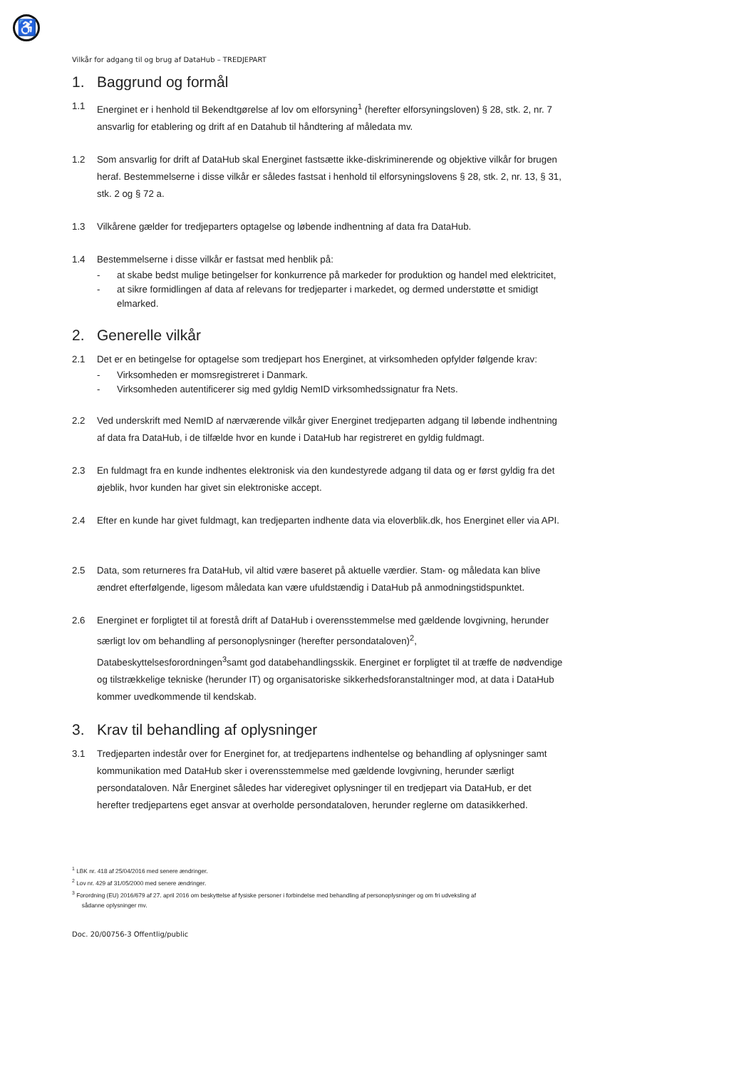♿
Vilkår for adgang til og brug af DataHub – TREDJEPART
1. Baggrund og formål
1.1 Energinet er i henhold til Bekendtgørelse af lov om elforsyning<sup>1</sup> (herefter elforsyningsloven) § 28, stk. 2, nr. 7 ansvarlig for etablering og drift af en Datahub til håndtering af måledata mv.
1.2 Som ansvarlig for drift af DataHub skal Energinet fastsætte ikke-diskriminerende og objektive vilkår for brugen heraf. Bestemmelserne i disse vilkår er således fastsat i henhold til elforsyningslovens § 28, stk. 2, nr. 13, § 31, stk. 2 og § 72 a.
1.3 Vilkårene gælder for tredjeparters optagelse og løbende indhentning af data fra DataHub.
1.4 Bestemmelserne i disse vilkår er fastsat med henblik på:
- at skabe bedst mulige betingelser for konkurrence på markeder for produktion og handel med elektricitet,
- at sikre formidlingen af data af relevans for tredjeparter i markedet, og dermed understøtte et smidigt elmarked.
2. Generelle vilkår
2.1 Det er en betingelse for optagelse som tredjepart hos Energinet, at virksomheden opfylder følgende krav:
- Virksomheden er momsregistreret i Danmark.
- Virksomheden autentificerer sig med gyldig NemID virksomhedssignatur fra Nets.
2.2 Ved underskrift med NemID af nærværende vilkår giver Energinet tredjeparten adgang til løbende indhentning af data fra DataHub, i de tilfælde hvor en kunde i DataHub har registreret en gyldig fuldmagt.
2.3 En fuldmagt fra en kunde indhentes elektronisk via den kundestyrede adgang til data og er først gyldig fra det øjeblik, hvor kunden har givet sin elektroniske accept.
2.4 Efter en kunde har givet fuldmagt, kan tredjeparten indhente data via eloverblik.dk, hos Energinet eller via API.
2.5 Data, som returneres fra DataHub, vil altid være baseret på aktuelle værdier. Stam- og måledata kan blive ændret efterfølgende, ligesom måledata kan være ufuldstændig i DataHub på anmodningstidspunktet.
2.6 Energinet er forpligtet til at forestå drift af DataHub i overensstemmelse med gældende lovgivning, herunder særligt lov om behandling af personoplysninger (herefter persondataloven)<sup>2</sup>, Databeskyttelsesforordningen<sup>3</sup>samt god databehandlingsskik. Energinet er forpligtet til at træffe de nødvendige og tilstrækkelige tekniske (herunder IT) og organisatoriske sikkerhedsforanstaltninger mod, at data i DataHub kommer uvedkommende til kendskab.
3. Krav til behandling af oplysninger
3.1 Tredjeparten indestår over for Energinet for, at tredjepartens indhentelse og behandling af oplysninger samt kommunikation med DataHub sker i overensstemmelse med gældende lovgivning, herunder særligt persondataloven. Når Energinet således har videregivet oplysninger til en tredjepart via DataHub, er det herefter tredjepartens eget ansvar at overholde persondataloven, herunder reglerne om datasikkerhed.
<sup>1</sup> LBK nr. 418 af 25/04/2016 med senere ændringer.
<sup>2</sup> Lov nr. 429 af 31/05/2000 med senere ændringer.
<sup>3</sup> Forordning (EU) 2016/679 af 27. april 2016 om beskyttelse af fysiske personer i forbindelse med behandling af personoplysninger og om fri udveksling af
sådanne oplysninger mv.
Doc. 20/00756-3 Offentlig/public